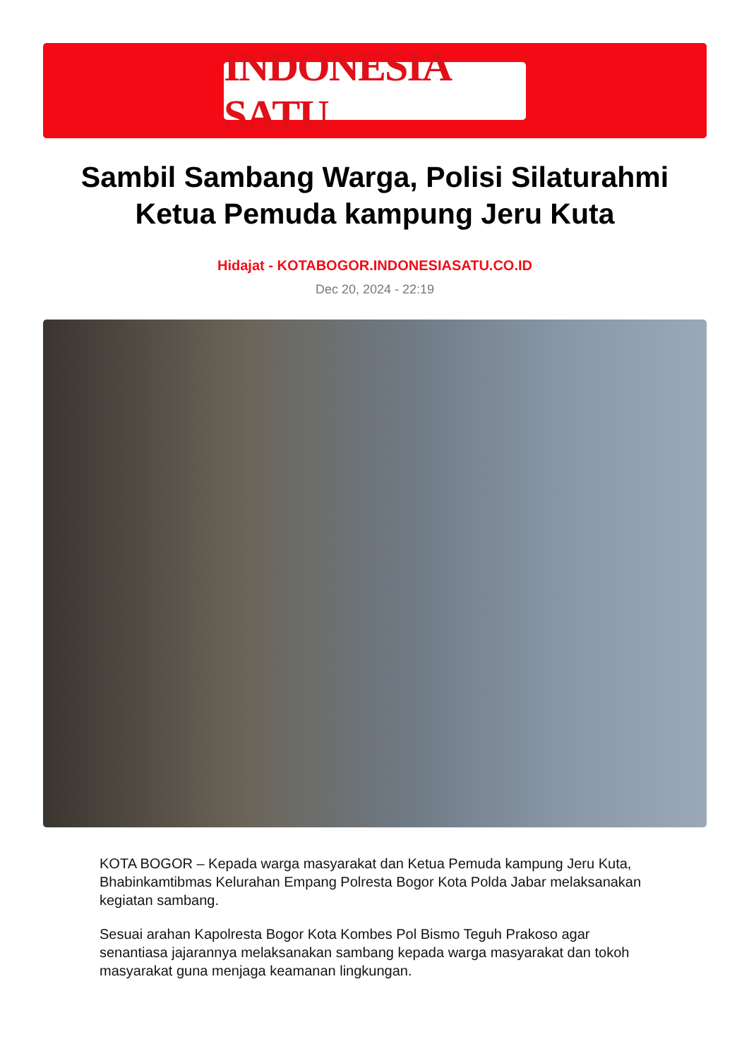INDONESIA SATU
Sambil Sambang Warga, Polisi Silaturahmi Ketua Pemuda kampung Jeru Kuta
Hidajat - KOTABOGOR.INDONESIASATU.CO.ID
Dec 20, 2024 - 22:19
KOTA BOGOR – Kepada warga masyarakat dan Ketua Pemuda kampung Jeru Kuta, Bhabinkamtibmas Kelurahan Empang Polresta Bogor Kota Polda Jabar melaksanakan kegiatan sambang.
Sesuai arahan Kapolresta Bogor Kota Kombes Pol Bismo Teguh Prakoso agar senantiasa jajarannya melaksanakan sambang kepada warga masyarakat dan tokoh masyarakat guna menjaga keamanan lingkungan.